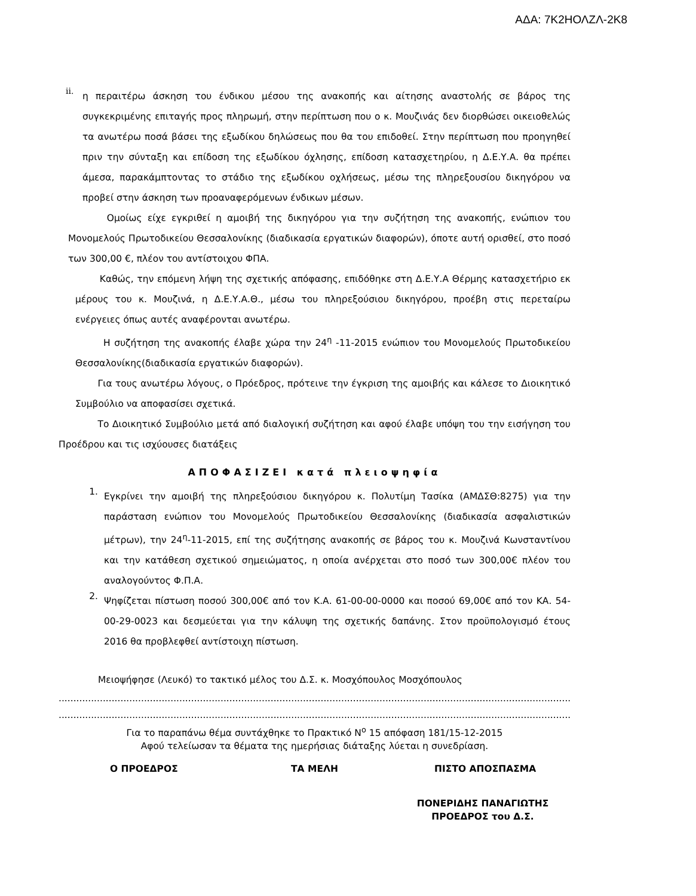ΑΔΑ: 7Κ2ΗΟΛΖΛ-2Κ8
ii.
η περαιτέρω άσκηση του ένδικου μέσου της ανακοπής και αίτησης αναστολής σε βάρος της συγκεκριμένης επιταγής προς πληρωμή, στην περίπτωση που ο κ. Μουζινάς δεν διορθώσει οικειοθελώς τα ανωτέρω ποσά βάσει της εξωδίκου δηλώσεως που θα του επιδοθεί. Στην περίπτωση που προηγηθεί πριν την σύνταξη και επίδοση της εξωδίκου όχλησης, επίδοση κατασχετηρίου, η Δ.Ε.Υ.Α. θα πρέπει άμεσα, παρακάμπτοντας το στάδιο της εξωδίκου οχλήσεως, μέσω της πληρεξουσίου δικηγόρου να προβεί στην άσκηση των προαναφερόμενων ένδικων μέσων.
Ομοίως είχε εγκριθεί η αμοιβή της δικηγόρου για την συζήτηση της ανακοπής, ενώπιον του Μονομελούς Πρωτοδικείου Θεσσαλονίκης (διαδικασία εργατικών διαφορών), όποτε αυτή ορισθεί, στο ποσό των 300,00 €, πλέον του αντίστοιχου ΦΠΑ.
Καθώς, την επόμενη λήψη της σχετικής απόφασης, επιδόθηκε στη Δ.Ε.Υ.Α Θέρμης κατασχετήριο εκ μέρους του κ. Μουζινά, η Δ.Ε.Υ.Α.Θ., μέσω του πληρεξούσιου δικηγόρου, προέβη στις περεταίρω ενέργειες όπως αυτές αναφέρονται ανωτέρω.
Η συζήτηση της ανακοπής έλαβε χώρα την 24<sup>η</sup> -11-2015 ενώπιον του Μονομελούς Πρωτοδικείου Θεσσαλονίκης(διαδικασία εργατικών διαφορών).
Για τους ανωτέρω λόγους, ο Πρόεδρος, πρότεινε την έγκριση της αμοιβής και κάλεσε το Διοικητικό Συμβούλιο να αποφασίσει σχετικά.
Το Διοικητικό Συμβούλιο μετά από διαλογική συζήτηση και αφού έλαβε υπόψη του την εισήγηση του Προέδρου και τις ισχύουσες διατάξεις
ΑΠΟΦΑΣΙΖΕΙ κατά πλειοψηφία
1.
Εγκρίνει την αμοιβή της πληρεξούσιου δικηγόρου κ. Πολυτίμη Τασίκα (ΑΜΔΣΘ:8275) για την παράσταση ενώπιον του Μονομελούς Πρωτοδικείου Θεσσαλονίκης (διαδικασία ασφαλιστικών μέτρων), την 24<sup>η</sup>-11-2015, επί της συζήτησης ανακοπής σε βάρος του κ. Μουζινά Κωνσταντίνου και την κατάθεση σχετικού σημειώματος, η οποία ανέρχεται στο ποσό των 300,00€ πλέον του αναλογούντος Φ.Π.Α.
2.
Ψηφίζεται πίστωση ποσού 300,00€ από τον Κ.Α. 61-00-00-0000 και ποσού 69,00€ από τον ΚΑ. 54-00-29-0023 και δεσμεύεται για την κάλυψη της σχετικής δαπάνης. Στον προϋπολογισμό έτους 2016 θα προβλεφθεί αντίστοιχη πίστωση.
Μειοψήφησε (Λευκό) το τακτικό μέλος του Δ.Σ. κ. Μοσχόπουλος Μοσχόπουλος
..........................................................................................................................................................................................
..........................................................................................................................................................................................
Για το παραπάνω θέμα συντάχθηκε το Πρακτικό Ν<sup>ο</sup> 15 απόφαση 181/15-12-2015
Αφού τελείωσαν τα θέματα της ημερήσιας διάταξης λύεται η συνεδρίαση.
Ο ΠΡΟΕΔΡΟΣ ΤΑ ΜΕΛΗ ΠΙΣΤΟ ΑΠΟΣΠΑΣΜΑ
ΠΟΝΕΡΙΔΗΣ ΠΑΝΑΓΙΩΤΗΣ
ΠΡΟΕΔΡΟΣ του Δ.Σ.